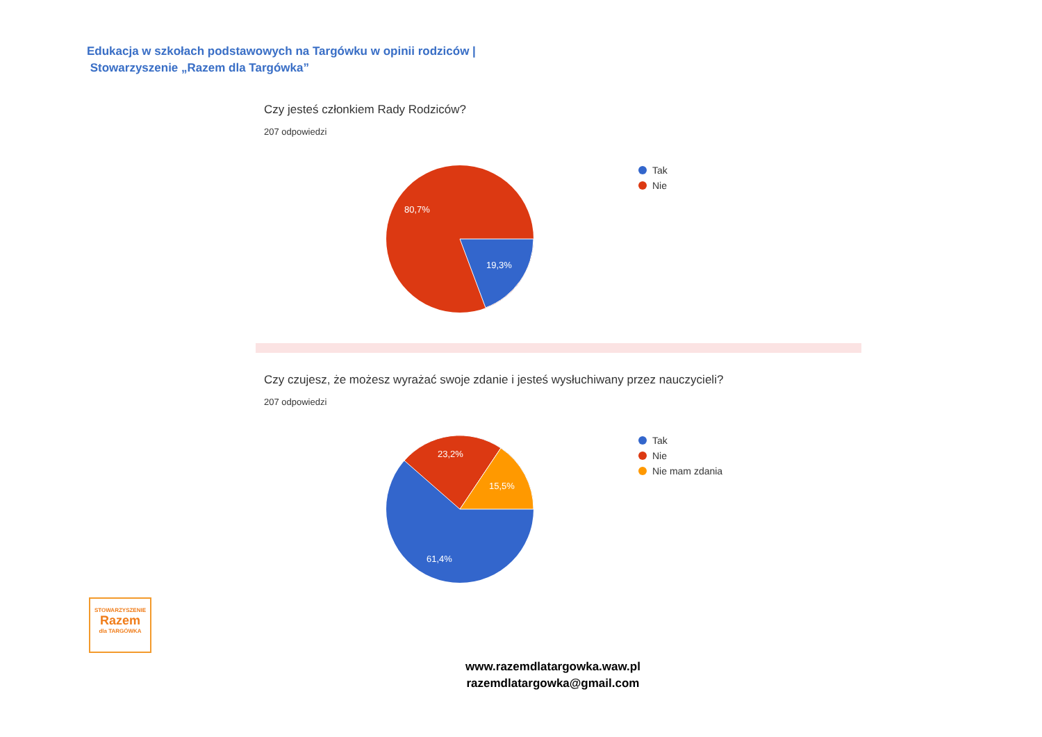Edukacja w szkołach podstawowych na Targówku w opinii rodziców |
Stowarzyszenie „Razem dla Targówka”
Czy jesteś członkiem Rady Rodziców?
207 odpowiedzi
80,7%
19,3%
Tak
Nie
Czy czujesz, że możesz wyrażać swoje zdanie i jesteś wysłuchiwany przez nauczycieli?
207 odpowiedzi
23,2%
15,5%
61,4%
Tak
Nie
Nie mam zdania
STOWARZYSZENIE
Razem
dla TARGÓWKA
www.razemdlatargowka.waw.pl
razemdlatargowka@gmail.com